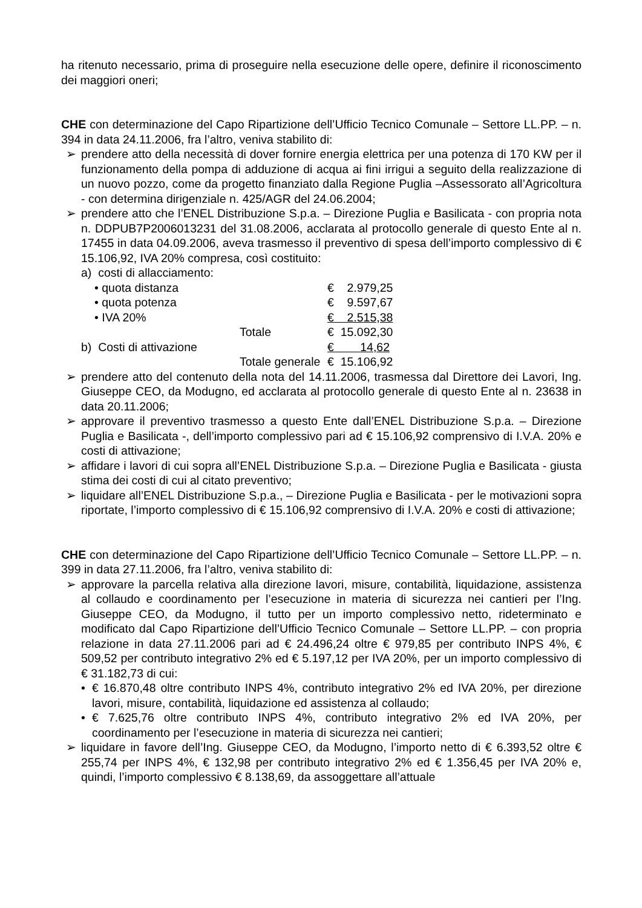ha ritenuto necessario, prima di proseguire nella esecuzione delle opere, definire il riconoscimento dei maggiori oneri;
CHE con determinazione del Capo Ripartizione dell’Ufficio Tecnico Comunale – Settore LL.PP. – n. 394 in data 24.11.2006, fra l’altro, veniva stabilito di:
➢ prendere atto della necessità di dover fornire energia elettrica per una potenza di 170 KW per il funzionamento della pompa di adduzione di acqua ai fini irrigui a seguito della realizzazione di un nuovo pozzo, come da progetto finanziato dalla Regione Puglia –Assessorato all’Agricoltura - con determina dirigenziale n. 425/AGR del 24.06.2004;
➢ prendere atto che l’ENEL Distribuzione S.p.a. – Direzione Puglia e Basilicata - con propria nota n. DDPUB7P2006013231 del 31.08.2006, acclarata al protocollo generale di questo Ente al n. 17455 in data 04.09.2006, aveva trasmesso il preventivo di spesa dell’importo complessivo di € 15.106,92, IVA 20% compresa, così costituito:
| a) costi di allacciamento: | | | |
| | • quota distanza | | € 2.979,25 |
| | • quota potenza | | € 9.597,67 |
| | • IVA 20% | | € 2.515,38 |
| | | Totale | € 15.092,30 |
| b) Costi di attivazione | | | € 14,62 |
| | | Totale generale | € 15.106,92 |
➢ prendere atto del contenuto della nota del 14.11.2006, trasmessa dal Direttore dei Lavori, Ing. Giuseppe CEO, da Modugno, ed acclarata al protocollo generale di questo Ente al n. 23638 in data 20.11.2006;
➢ approvare il preventivo trasmesso a questo Ente dall’ENEL Distribuzione S.p.a. – Direzione Puglia e Basilicata -, dell’importo complessivo pari ad € 15.106,92 comprensivo di I.V.A. 20% e costi di attivazione;
➢ affidare i lavori di cui sopra all’ENEL Distribuzione S.p.a. – Direzione Puglia e Basilicata - giusta stima dei costi di cui al citato preventivo;
➢ liquidare all’ENEL Distribuzione S.p.a., – Direzione Puglia e Basilicata - per le motivazioni sopra riportate, l’importo complessivo di € 15.106,92 comprensivo di I.V.A. 20% e costi di attivazione;
CHE con determinazione del Capo Ripartizione dell’Ufficio Tecnico Comunale – Settore LL.PP. – n. 399 in data 27.11.2006, fra l’altro, veniva stabilito di:
➢ approvare la parcella relativa alla direzione lavori, misure, contabilità, liquidazione, assistenza al collaudo e coordinamento per l’esecuzione in materia di sicurezza nei cantieri per l’Ing. Giuseppe CEO, da Modugno, il tutto per un importo complessivo netto, rideterminato e modificato dal Capo Ripartizione dell’Ufficio Tecnico Comunale – Settore LL.PP. – con propria relazione in data 27.11.2006 pari ad € 24.496,24 oltre € 979,85 per contributo INPS 4%, € 509,52 per contributo integrativo 2% ed € 5.197,12 per IVA 20%, per un importo complessivo di € 31.182,73 di cui:
• € 16.870,48 oltre contributo INPS 4%, contributo integrativo 2% ed IVA 20%, per direzione lavori, misure, contabilità, liquidazione ed assistenza al collaudo;
• € 7.625,76 oltre contributo INPS 4%, contributo integrativo 2% ed IVA 20%, per coordinamento per l’esecuzione in materia di sicurezza nei cantieri;
➢ liquidare in favore dell’Ing. Giuseppe CEO, da Modugno, l’importo netto di € 6.393,52 oltre € 255,74 per INPS 4%, € 132,98 per contributo integrativo 2% ed € 1.356,45 per IVA 20% e, quindi, l’importo complessivo € 8.138,69, da assoggettare all’attuale